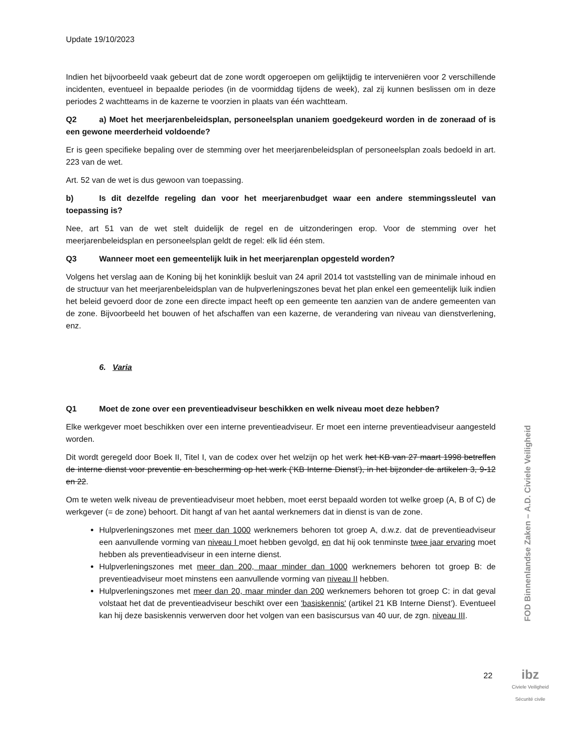Update 19/10/2023
Indien het bijvoorbeeld vaak gebeurt dat de zone wordt opgeroepen om gelijktijdig te interveniëren voor 2 verschillende incidenten, eventueel in bepaalde periodes (in de voormiddag tijdens de week), zal zij kunnen beslissen om in deze periodes 2 wachtteams in de kazerne te voorzien in plaats van één wachtteam.
Q2 a) Moet het meerjarenbeleidsplan, personeelsplan unaniem goedgekeurd worden in de zoneraad of is een gewone meerderheid voldoende?
Er is geen specifieke bepaling over de stemming over het meerjarenbeleidsplan of personeelsplan zoals bedoeld in art. 223 van de wet.
Art. 52 van de wet is dus gewoon van toepassing.
b) Is dit dezelfde regeling dan voor het meerjarenbudget waar een andere stemmingssleutel van toepassing is?
Nee, art 51 van de wet stelt duidelijk de regel en de uitzonderingen erop. Voor de stemming over het meerjarenbeleidsplan en personeelsplan geldt de regel: elk lid één stem.
Q3 Wanneer moet een gemeentelijk luik in het meerjarenplan opgesteld worden?
Volgens het verslag aan de Koning bij het koninklijk besluit van 24 april 2014 tot vaststelling van de minimale inhoud en de structuur van het meerjarenbeleidsplan van de hulpverleningszones bevat het plan enkel een gemeentelijk luik indien het beleid gevoerd door de zone een directe impact heeft op een gemeente ten aanzien van de andere gemeenten van de zone. Bijvoorbeeld het bouwen of het afschaffen van een kazerne, de verandering van niveau van dienstverlening, enz.
6. Varia
Q1 Moet de zone over een preventieadviseur beschikken en welk niveau moet deze hebben?
Elke werkgever moet beschikken over een interne preventieadviseur. Er moet een interne preventieadviseur aangesteld worden.
Dit wordt geregeld door Boek II, Titel I, van de codex over het welzijn op het werk het KB van 27 maart 1998 betreffen de interne dienst voor preventie en bescherming op het werk (‘KB Interne Dienst’), in het bijzonder de artikelen 3, 9-12 en 22.
Om te weten welk niveau de preventieadviseur moet hebben, moet eerst bepaald worden tot welke groep (A, B of C) de werkgever (= de zone) behoort. Dit hangt af van het aantal werknemers dat in dienst is van de zone.
Hulpverleningszones met meer dan 1000 werknemers behoren tot groep A, d.w.z. dat de preventieadviseur een aanvullende vorming van niveau I moet hebben gevolgd, en dat hij ook tenminste twee jaar ervaring moet hebben als preventieadviseur in een interne dienst.
Hulpverleningszones met meer dan 200, maar minder dan 1000 werknemers behoren tot groep B: de preventieadviseur moet minstens een aanvullende vorming van niveau II hebben.
Hulpverleningszones met meer dan 20, maar minder dan 200 werknemers behoren tot groep C: in dat geval volstaat het dat de preventieadviseur beschikt over een 'basiskennis' (artikel 21 KB Interne Dienst’). Eventueel kan hij deze basiskennis verwerven door het volgen van een basiscursus van 40 uur, de zgn. niveau III.
FOD Binnenlandse Zaken – A.D. Civiele Veiligheid
22
ibz
Civiele Veiligheid
Sécurité civile